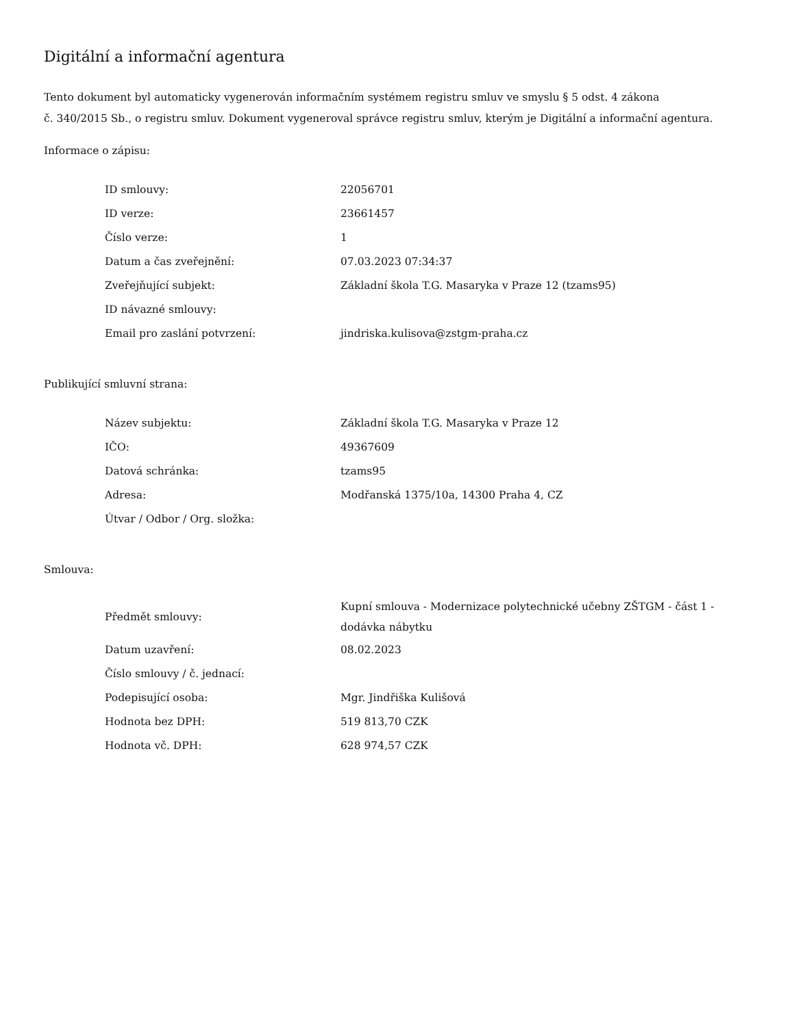Digitální a informační agentura
Tento dokument byl automaticky vygenerován informačním systémem registru smluv ve smyslu § 5 odst. 4 zákona
č. 340/2015 Sb., o registru smluv. Dokument vygeneroval správce registru smluv, kterým je Digitální a informační agentura.
Informace o zápisu:
| ID smlouvy: | 22056701 |
| ID verze: | 23661457 |
| Číslo verze: | 1 |
| Datum a čas zveřejnění: | 07.03.2023 07:34:37 |
| Zveřejňující subjekt: | Základní škola T.G. Masaryka v Praze 12 (tzams95) |
| ID návazné smlouvy: | |
| Email pro zaslání potvrzení: | jindriska.kulisova@zstgm-praha.cz |
Publikující smluvní strana:
| Název subjektu: | Základní škola T.G. Masaryka v Praze 12 |
| IČO: | 49367609 |
| Datová schránka: | tzams95 |
| Adresa: | Modřanská 1375/10a, 14300 Praha 4, CZ |
| Útvar / Odbor / Org. složka: | |
Smlouva:
| Předmět smlouvy: | Kupní smlouva - Modernizace polytechnické učebny ZŠTGM - část 1 - dodávka nábytku |
| Datum uzavření: | 08.02.2023 |
| Číslo smlouvy / č. jednací: | |
| Podepisující osoba: | Mgr. Jindřiška Kulišová |
| Hodnota bez DPH: | 519 813,70 CZK |
| Hodnota vč. DPH: | 628 974,57 CZK |